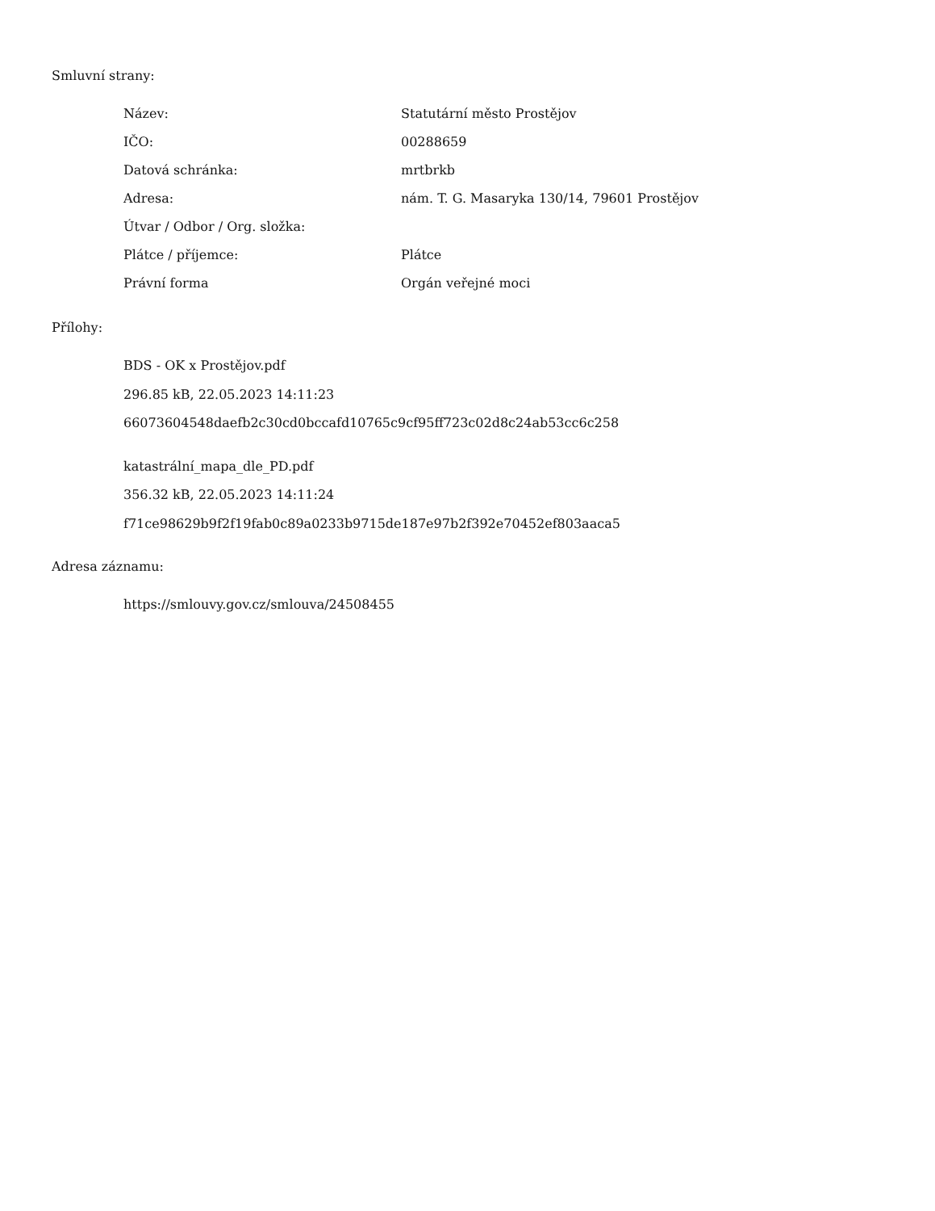Smluvní strany:
| Název: | Statutární město Prostějov |
| IČO: | 00288659 |
| Datová schránka: | mrtbrkb |
| Adresa: | nám. T. G. Masaryka 130/14, 79601 Prostějov |
| Útvar / Odbor / Org. složka: | |
| Plátce / příjemce: | Plátce |
| Právní forma | Orgán veřejné moci |
Přílohy:
BDS - OK x Prostějov.pdf
296.85 kB, 22.05.2023 14:11:23
66073604548daefb2c30cd0bccafd10765c9cf95ff723c02d8c24ab53cc6c258
katastrální_mapa_dle_PD.pdf
356.32 kB, 22.05.2023 14:11:24
f71ce98629b9f2f19fab0c89a0233b9715de187e97b2f392e70452ef803aaca5
Adresa záznamu:
https://smlouvy.gov.cz/smlouva/24508455